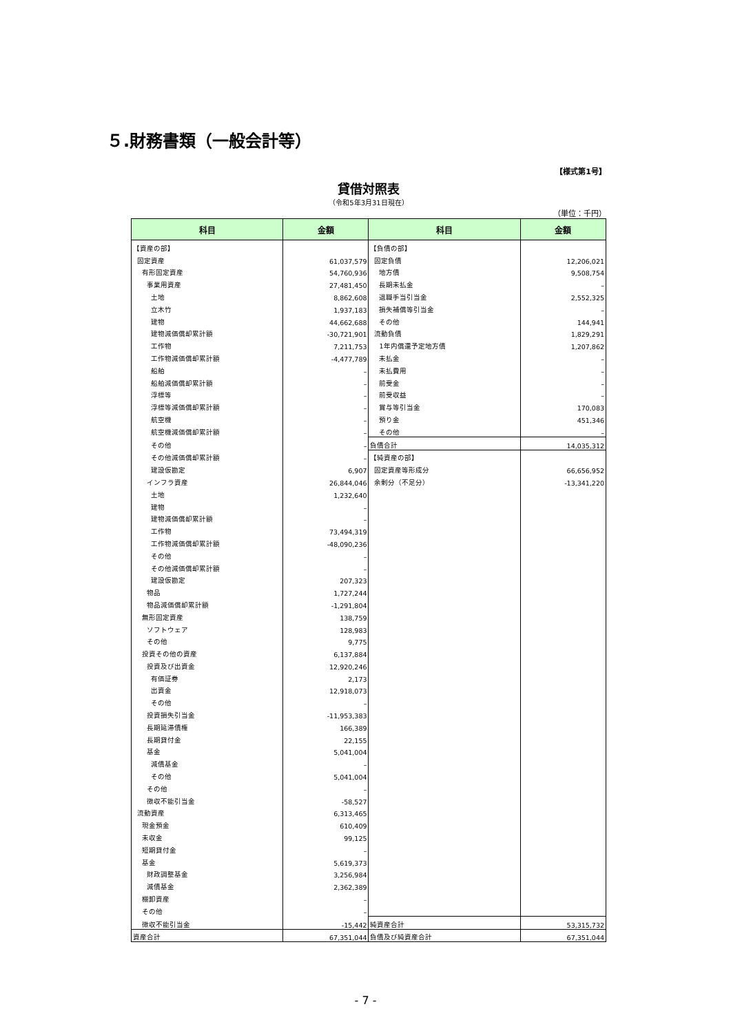５.財務書類（一般会計等）
【様式第1号】
貸借対照表
（令和5年3月31日現在）
（単位：千円）
| 科目 | 金額 | 科目 | 金額 |
| --- | --- | --- | --- |
| 【資産の部】 | | 【負債の部】 | |
| 固定資産 | 61,037,579 | 固定負債 | 12,206,021 |
| 有形固定資産 | 54,760,936 | 地方債 | 9,508,754 |
| 事業用資産 | 27,481,450 | 長期未払金 | – |
| 土地 | 8,862,608 | 退職手当引当金 | 2,552,325 |
| 立木竹 | 1,937,183 | 損失補償等引当金 | – |
| 建物 | 44,662,688 | その他 | 144,941 |
| 建物減価償却累計額 | -30,721,901 | 流動負債 | 1,829,291 |
| 工作物 | 7,211,753 | 1年内償還予定地方債 | 1,207,862 |
| 工作物減価償却累計額 | -4,477,789 | 未払金 | – |
| 船舶 | – | 未払費用 | – |
| 船舶減価償却累計額 | – | 前受金 | – |
| 浮標等 | – | 前受収益 | – |
| 浮標等減価償却累計額 | – | 賞与等引当金 | 170,083 |
| 航空機 | – | 預り金 | 451,346 |
| 航空機減価償却累計額 | – | その他 | – |
| その他 | – | 負債合計 | 14,035,312 |
| その他減価償却累計額 | – | 【純資産の部】 | |
| 建設仮勘定 | 6,907 | 固定資産等形成分 | 66,656,952 |
| インフラ資産 | 26,844,046 | 余剰分（不足分） | -13,341,220 |
| 土地 | 1,232,640 | | |
| 建物 | – | | |
| 建物減価償却累計額 | – | | |
| 工作物 | 73,494,319 | | |
| 工作物減価償却累計額 | -48,090,236 | | |
| その他 | – | | |
| その他減価償却累計額 | – | | |
| 建設仮勘定 | 207,323 | | |
| 物品 | 1,727,244 | | |
| 物品減価償却累計額 | -1,291,804 | | |
| 無形固定資産 | 138,759 | | |
| ソフトウェア | 128,983 | | |
| その他 | 9,775 | | |
| 投資その他の資産 | 6,137,884 | | |
| 投資及び出資金 | 12,920,246 | | |
| 有価証券 | 2,173 | | |
| 出資金 | 12,918,073 | | |
| その他 | – | | |
| 投資損失引当金 | -11,953,383 | | |
| 長期延滞債権 | 166,389 | | |
| 長期貸付金 | 22,155 | | |
| 基金 | 5,041,004 | | |
| 減債基金 | – | | |
| その他 | 5,041,004 | | |
| その他 | – | | |
| 徴収不能引当金 | -58,527 | | |
| 流動資産 | 6,313,465 | | |
| 現金預金 | 610,409 | | |
| 未収金 | 99,125 | | |
| 短期貸付金 | – | | |
| 基金 | 5,619,373 | | |
| 財政調整基金 | 3,256,984 | | |
| 減債基金 | 2,362,389 | | |
| 棚卸資産 | – | | |
| その他 | – | | |
| 徴収不能引当金 | -15,442 | 純資産合計 | 53,315,732 |
| 資産合計 | 67,351,044 | 負債及び純資産合計 | 67,351,044 |
- 7 -